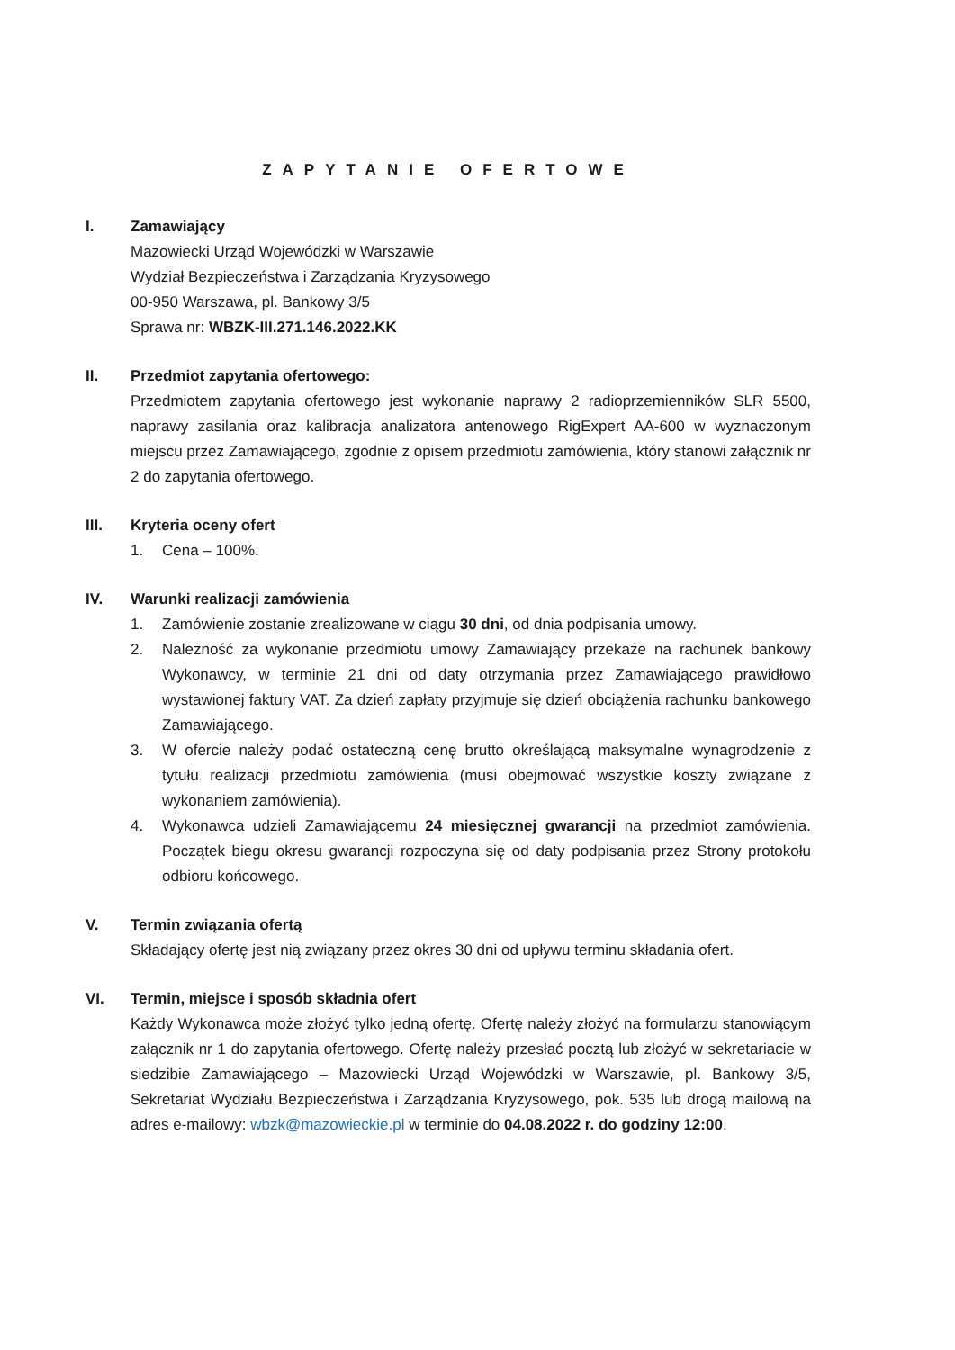ZAPYTANIE OFERTOWE
I. Zamawiający
Mazowiecki Urząd Wojewódzki w Warszawie
Wydział Bezpieczeństwa i Zarządzania Kryzysowego
00-950 Warszawa, pl. Bankowy 3/5
Sprawa nr: WBZK-III.271.146.2022.KK
II. Przedmiot zapytania ofertowego:
Przedmiotem zapytania ofertowego jest wykonanie naprawy 2 radioprzemienników SLR 5500, naprawy zasilania oraz kalibracja analizatora antenowego RigExpert AA-600 w wyznaczonym miejscu przez Zamawiającego, zgodnie z opisem przedmiotu zamówienia, który stanowi załącznik nr 2 do zapytania ofertowego.
III. Kryteria oceny ofert
1. Cena – 100%.
IV. Warunki realizacji zamówienia
1. Zamówienie zostanie zrealizowane w ciągu 30 dni, od dnia podpisania umowy.
2. Należność za wykonanie przedmiotu umowy Zamawiający przekaże na rachunek bankowy Wykonawcy, w terminie 21 dni od daty otrzymania przez Zamawiającego prawidłowo wystawionej faktury VAT. Za dzień zapłaty przyjmuje się dzień obciążenia rachunku bankowego Zamawiającego.
3. W ofercie należy podać ostateczną cenę brutto określającą maksymalne wynagrodzenie z tytułu realizacji przedmiotu zamówienia (musi obejmować wszystkie koszty związane z wykonaniem zamówienia).
4. Wykonawca udzieli Zamawiającemu 24 miesięcznej gwarancji na przedmiot zamówienia. Początek biegu okresu gwarancji rozpoczyna się od daty podpisania przez Strony protokołu odbioru końcowego.
V. Termin związania ofertą
Składający ofertę jest nią związany przez okres 30 dni od upływu terminu składania ofert.
VI. Termin, miejsce i sposób składnia ofert
Każdy Wykonawca może złożyć tylko jedną ofertę. Ofertę należy złożyć na formularzu stanowiącym załącznik nr 1 do zapytania ofertowego. Ofertę należy przesłać pocztą lub złożyć w sekretariacie w siedzibie Zamawiającego – Mazowiecki Urząd Wojewódzki w Warszawie, pl. Bankowy 3/5, Sekretariat Wydziału Bezpieczeństwa i Zarządzania Kryzysowego, pok. 535 lub drogą mailową na adres e-mailowy: wbzk@mazowieckie.pl w terminie do 04.08.2022 r. do godziny 12:00.